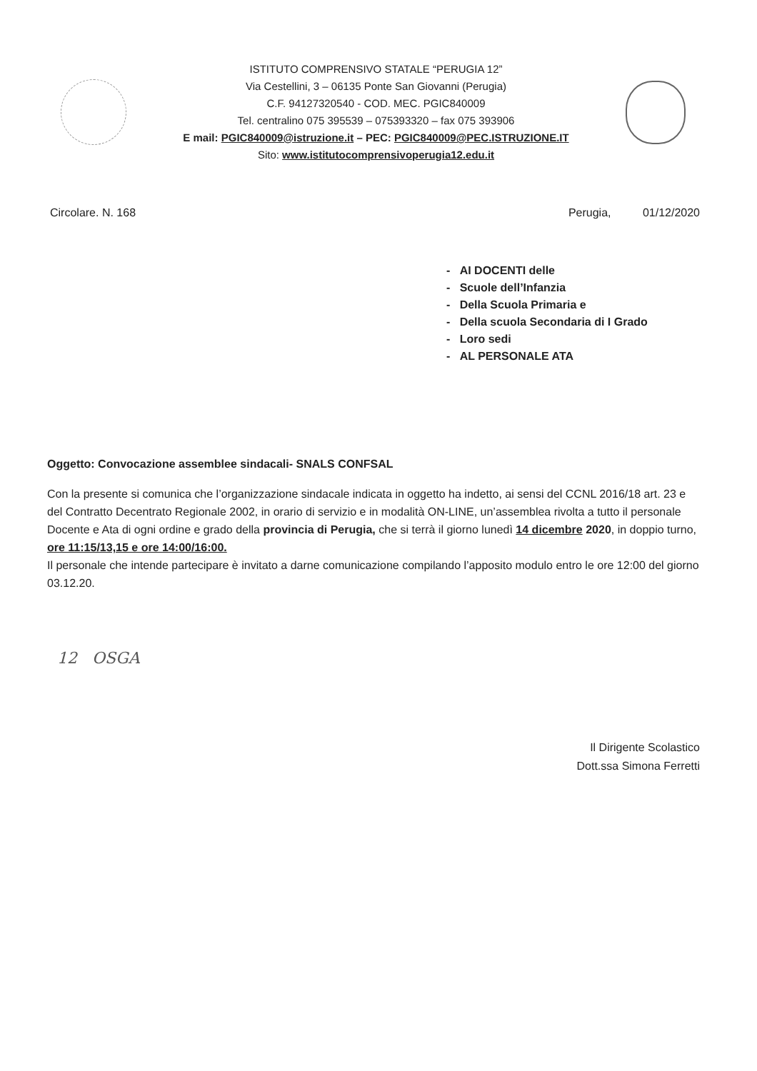ISTITUTO COMPRENSIVO STATALE “PERUGIA 12”
Via Cestellini, 3 – 06135 Ponte San Giovanni (Perugia)
C.F. 94127320540 - COD. MEC. PGIC840009
Tel. centralino 075 395539 – 075393320 – fax 075 393906
E mail: PGIC840009@istruzione.it – PEC: PGIC840009@PEC.ISTRUZIONE.IT
Sito: www.istitutocomprensivoperugia12.edu.it
Circolare. N. 168 Perugia, 01/12/2020
- AI DOCENTI delle
- Scuole dell’Infanzia
- Della Scuola Primaria e
- Della scuola Secondaria di I Grado
- Loro sedi
- AL PERSONALE ATA
Oggetto: Convocazione assemblee sindacali- SNALS CONFSAL
Con la presente si comunica che l’organizzazione sindacale indicata in oggetto ha indetto, ai sensi del CCNL 2016/18 art. 23 e del Contratto Decentrato Regionale 2002, in orario di servizio e in modalità ON-LINE, un’assemblea rivolta a tutto il personale Docente e Ata di ogni ordine e grado della provincia di Perugia, che si terrà il giorno lunedì 14 dicembre 2020, in doppio turno, ore 11:15/13,15 e ore 14:00/16:00.
Il personale che intende partecipare è invitato a darne comunicazione compilando l’apposito modulo entro le ore 12:00 del giorno 03.12.20.
12 OSGA
Il Dirigente Scolastico
Dott.ssa Simona Ferretti